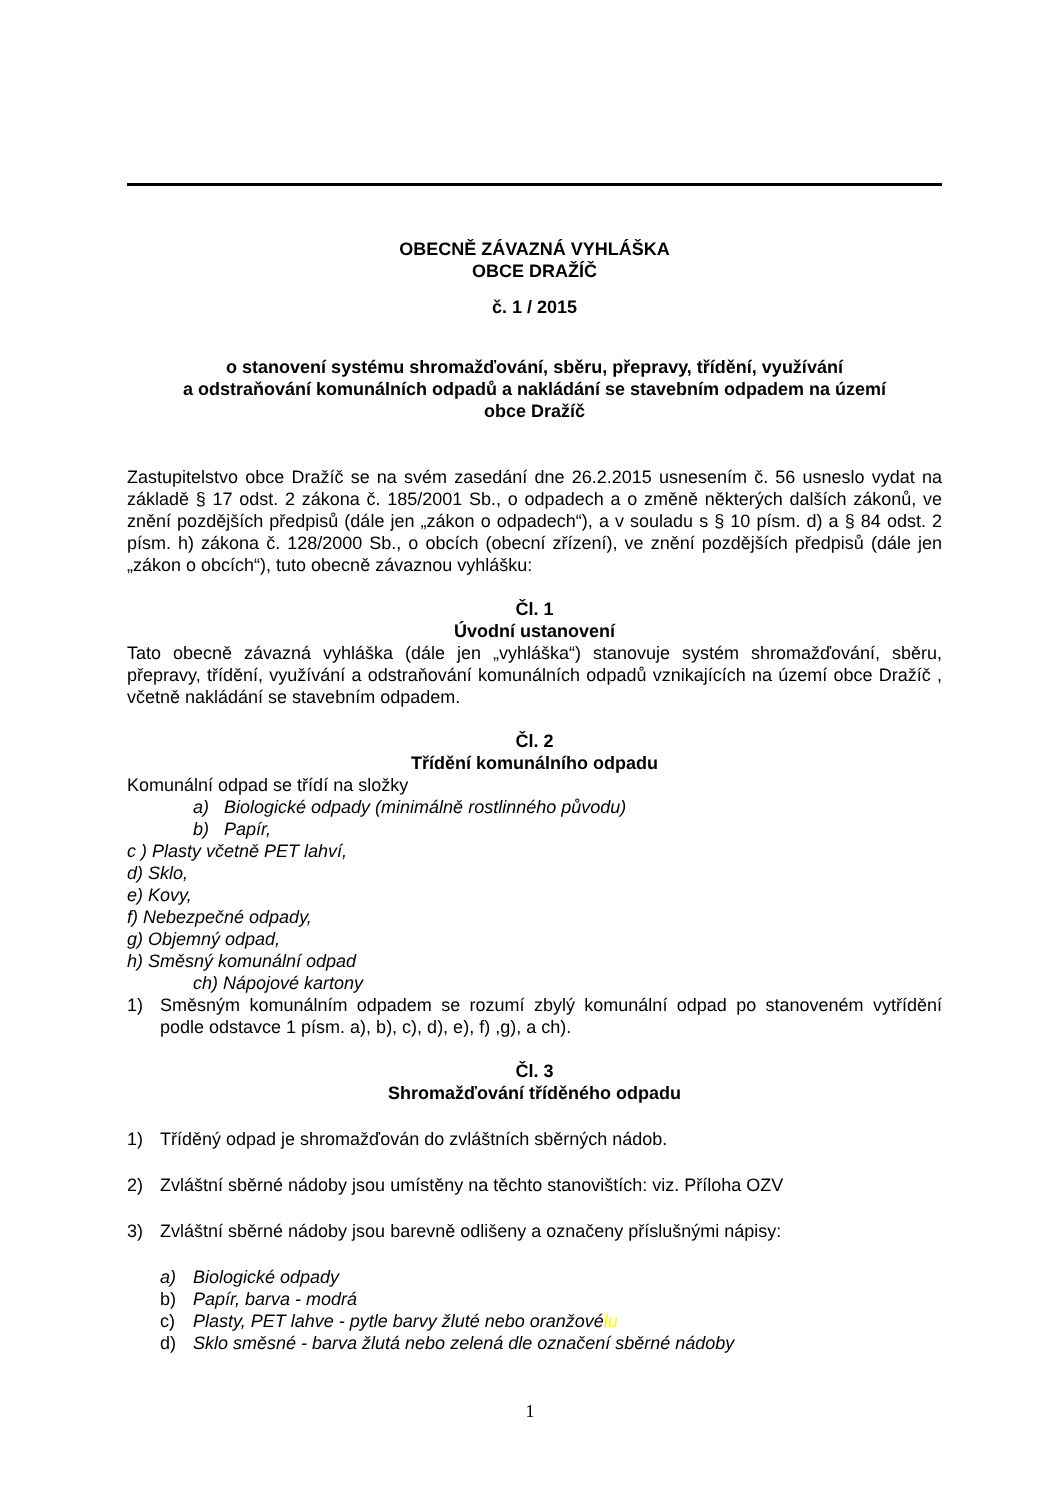OBECNĚ ZÁVAZNÁ VYHLÁŠKA
OBCE DRAŽÍČ
č. 1 / 2015
o stanovení systému shromažďování, sběru, přepravy, třídění, využívání
a odstraňování komunálních odpadů a nakládání se stavebním odpadem na území
obce Dražíč
Zastupitelstvo obce Dražíč se na svém zasedání dne 26.2.2015 usnesením č. 56 usneslo vydat na základě § 17 odst. 2 zákona č. 185/2001 Sb., o odpadech a o změně některých dalších zákonů, ve znění pozdějších předpisů (dále jen „zákon o odpadech“), a v souladu s § 10 písm. d) a § 84 odst. 2 písm. h) zákona č. 128/2000 Sb., o obcích (obecní zřízení), ve znění pozdějších předpisů (dále jen „zákon o obcích“), tuto obecně závaznou vyhlášku:
Čl. 1
Úvodní ustanovení
Tato obecně závazná vyhláška (dále jen „vyhláška“) stanovuje systém shromažďování, sběru, přepravy, třídění, využívání a odstraňování komunálních odpadů vznikajících na území obce Dražíč , včetně nakládání se stavebním odpadem.
Čl. 2
Třídění komunálního odpadu
Komunální odpad se třídí na složky
a) Biologické odpady (minimálně rostlinného původu)
b) Papír,
c ) Plasty včetně PET lahví,
d) Sklo,
e) Kovy,
f) Nebezpečné odpady,
g) Objemný odpad,
h) Směsný komunální odpad
ch) Nápojové kartony
1) Směsným komunálním odpadem se rozumí zbylý komunální odpad po stanoveném vytřídění podle odstavce 1 písm. a), b), c), d), e), f) ,g), a ch).
Čl. 3
Shromažďování tříděného odpadu
1) Tříděný odpad je shromažďován do zvláštních sběrných nádob.
2) Zvláštní sběrné nádoby jsou umístěny na těchto stanovištích: viz. Příloha OZV
3) Zvláštní sběrné nádoby jsou barevně odlišeny a označeny příslušnými nápisy:
a) Biologické odpady
b) Papír, barva - modrá
c) Plasty, PET lahve - pytle barvy žluté nebo oranžovélu
d) Sklo směsné - barva žlutá nebo zelená dle označení sběrné nádoby
1